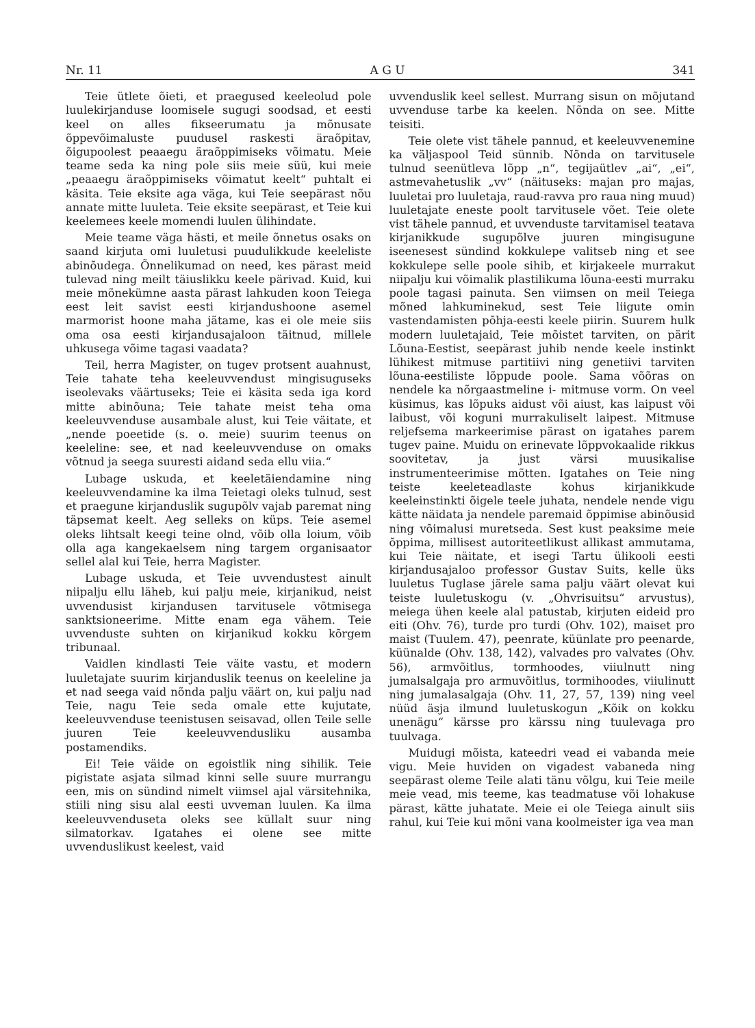Nr. 11 A G U 341
Teie ütlete õieti, et praegused keeleolud pole luulekirjanduse loomisele sugugi soodsad, et eesti keel on alles fikseerumatu ja mõnusate õppevõimaluste puudusel raskesti äraõpitav, õigupoolest peaaegu äraõppimiseks võimatu. Meie teame seda ka ning pole siis meie süü, kui meie „peaaegu äraõppimiseks võimatut keelt“ puhtalt ei käsita. Teie eksite aga väga, kui Teie seepärast nõu annate mitte luuleta. Teie eksite seepärast, et Teie kui keelemees keele momendi luulen ülihindate.
Meie teame väga hästi, et meile õnnetus osaks on saand kirjuta omi luuletusi puudulikkude keeleliste abinõudega. Õnnelikumad on need, kes pärast meid tulevad ning meilt täiuslikku keele pärivad. Kuid, kui meie mõnekümne aasta pärast lahkuden koon Teiega eest leit savist eesti kirjandushoone asemel marmorist hoone maha jätame, kas ei ole meie siis oma osa eesti kirjandusajaloon täitnud, millele uhkusega võime tagasi vaadata?
Teil, herra Magister, on tugev protsent auahnust, Teie tahate teha keeleuvvendust mingisuguseks iseolevaks väärtuseks; Teie ei käsita seda iga kord mitte abinõuna; Teie tahate meist teha oma keeleuvvenduse ausambale alust, kui Teie väitate, et „nende poeetide (s. o. meie) suurim teenus on keeleline: see, et nad keeleuvvenduse on omaks võtnud ja seega suuresti aidand seda ellu viia.“
Lubage uskuda, et keeletäiendamine ning keeleuvvendamine ka ilma Teietagi oleks tulnud, sest et praegune kirjanduslik sugupõlv vajab paremat ning täpsemat keelt. Aeg selleks on küps. Teie asemel oleks lihtsalt keegi teine olnd, võib olla loium, võib olla aga kangekaelsem ning targem organisaator sellel alal kui Teie, herra Magister.
Lubage uskuda, et Teie uvvendustest ainult niipalju ellu läheb, kui palju meie, kirjanikud, neist uvvendusist kirjandusen tarvitusele võtmisega sanktsioneerime. Mitte enam ega vähem. Teie uvvenduste suhten on kirjanikud kokku kõrgem tribunaal.
Vaidlen kindlasti Teie väite vastu, et modern luuletajate suurim kirjanduslik teenus on keeleline ja et nad seega vaid nõnda palju väärt on, kui palju nad Teie, nagu Teie seda omale ette kujutate, keeleuvvenduse teenistusen seisavad, ollen Teile selle juuren Teie keeleuvvendusliku ausamba postamendiks.
Ei! Teie väide on egoistlik ning sihilik. Teie pigistate asjata silmad kinni selle suure murrangu een, mis on sündind nimelt viimsel ajal värsitehnika, stiili ning sisu alal eesti uvveman luulen. Ka ilma keeleuvvenduseta oleks see küllalt suur ning silmatorkav. Igatahes ei olene see mitte uvvenduslikust keelest, vaid
uvvenduslik keel sellest. Murrang sisun on mõjutand uvvenduse tarbe ka keelen. Nõnda on see. Mitte teisiti.
Teie olete vist tähele pannud, et keeleuvvenemine ka väljaspool Teid sünnib. Nõnda on tarvitusele tulnud seenütleva lõpp „n“, tegijaütlev „ai“, „ei“, astmevahetuslik „vv“ (näituseks: majan pro majas, luuletai pro luuletaja, raud-ravva pro raua ning muud) luuletajate eneste poolt tarvitusele võet. Teie olete vist tähele pannud, et uvvenduste tarvitamisel teatava kirjanikkude sugupõlve juuren mingisugune iseenesest sündind kokkulepe valitseb ning et see kokkulepe selle poole sihib, et kirjakeele murrakut niipalju kui võimalik plastilikuma lõuna-eesti murraku poole tagasi painuta. Sen viimsen on meil Teiega mõned lahkuminekud, sest Teie liigute omin vastendamisten põhja-eesti keele piirin. Suurem hulk modern luuletajaid, Teie mõistet tarviten, on pärit Lõuna-Eestist, seepärast juhib nende keele instinkt lühikest mitmuse partitiivi ning genetiivi tarviten lõuna-eestiliste lõppude poole. Sama võõras on nendele ka nõrgaastmeline i- mitmuse vorm. On veel küsimus, kas lõpuks aidust või aiust, kas laipust või laibust, või koguni murrakuliselt laipest. Mitmuse reljefsema markeerimise pärast on igatahes parem tugev paine. Muidu on erinevate lõppvokaalide rikkus soovitetav, ja just värsi muusikalise instrumenteerimise mõtten. Igatahes on Teie ning teiste keeleteadlaste kohus kirjanikkude keeleinstinkti õigele teele juhata, nendele nende vigu kätte näidata ja nendele paremaid õppimise abinõusid ning võimalusi muretseda. Sest kust peaksime meie õppima, millisest autoriteetlikust allikast ammutama, kui Teie näitate, et isegi Tartu ülikooli eesti kirjandusajaloo professor Gustav Suits, kelle üks luuletus Tuglase järele sama palju väärt olevat kui teiste luuletuskogu (v. „Ohvrisuitsu“ arvustus), meiega ühen keele alal patustab, kirjuten eideid pro eiti (Ohv. 76), turde pro turdi (Ohv. 102), maiset pro maist (Tuulem. 47), peenrate, küünlate pro peenarde, küünalde (Ohv. 138, 142), valvades pro valvates (Ohv. 56), armvõitlus, tormhoodes, viiulnutt ning jumalsalgaja pro armuvõitlus, tormihoodes, viiulinutt ning jumalasalgaja (Ohv. 11, 27, 57, 139) ning veel nüüd äsja ilmund luuletuskogun „Kõik on kokku unenägu“ kärsse pro kärssu ning tuulevaga pro tuulvaga.
Muidugi mõista, kateedri vead ei vabanda meie vigu. Meie huviden on vigadest vabaneda ning seepärast oleme Teile alati tänu võlgu, kui Teie meile meie vead, mis teeme, kas teadmatuse või lohakuse pärast, kätte juhatate. Meie ei ole Teiega ainult siis rahul, kui Teie kui mõni vana koolmeister iga vea man